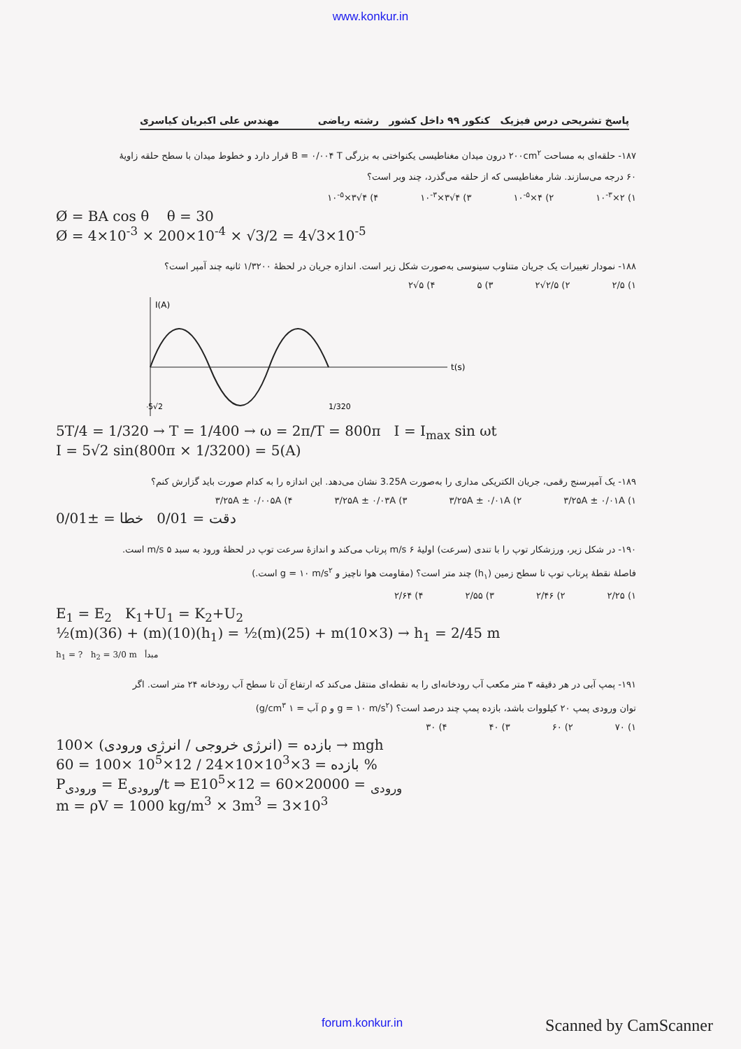www.konkur.in
پاسخ تشریحی درس فیزیک کنکور ۹۹ داخل کشور رشته ریاضی مهندس علی اکبریان کیاسری
۱۸۷- حلقه‌ای به مساحت ۲۰۰cm<sup>۲</sup> درون میدان مغناطیسی یکنواختی به بزرگی B = ۰/۰۰۴ T قرار دارد و خطوط میدان با سطح حلقه زاویهٔ ۶۰ درجه می‌سازند. شار مغناطیسی که از حلقه می‌گذرد، چند وبر است؟
۱) ۲×۱۰<sup>-۳</sup> ۲) ۴×۱۰<sup>-۵</sup> ۳) ۴√۳×۱۰<sup>-۳</sup> ۴) ۴√۳×۱۰<sup>-۵</sup>
Ø = BA cos θ θ = 30
Ø = 4×10<sup>-3</sup> × 200×10<sup>-4</sup> × √3/2 = 4√3×10<sup>-5</sup>
۱۸۸- نمودار تغییرات یک جریان متناوب سینوسی به‌صورت شکل زیر است. اندازه جریان در لحظهٔ ۱/۳۲۰۰ ثانیه چند آمپر است؟
۱) ۲/۵ ۲) ۲/۵√۲ ۳) ۵ ۴) ۵√۲
I(A)
t(s)
-5√2
1/320
5T/4 = 1/320 → T = 1/400 → ω = 2π/T = 800π I = I<sub>max</sub> sin ωt
I = 5√2 sin(800π × 1/3200) = 5(A)
۱۸۹- یک آمپرسنج رقمی، جریان الکتریکی مداری را به‌صورت 3.25A نشان می‌دهد. این اندازه را به کدام صورت باید گزارش کنم؟
۱) ۳/۲۵A ± ۰/۰۱A ۲) ۳/۲۵A ± ۰/۰۱A ۳) ۳/۲۵A ± ۰/۰۳A ۴) ۳/۲۵A ± ۰/۰۰۵A
دقت = 0/01 خطا = ±0/01
۱۹۰- در شکل زیر، ورزشکار توپ را با تندی (سرعت) اولیهٔ ۶ m/s پرتاب می‌کند و اندازهٔ سرعت توپ در لحظهٔ ورود به سبد ۵ m/s است. فاصلهٔ نقطهٔ پرتاب توپ تا سطح زمین (h<sub>۱</sub>) چند متر است؟ (مقاومت هوا ناچیز و g = ۱۰ m/s<sup>۲</sup> است.)
۱) ۲/۲۵ ۲) ۲/۴۶ ۳) ۲/۵۵ ۴) ۲/۶۴
E<sub>1</sub> = E<sub>2</sub> K<sub>1</sub>+U<sub>1</sub> = K<sub>2</sub>+U<sub>2</sub>
½(m)(36) + (m)(10)(h<sub>1</sub>) = ½(m)(25) + m(10×3) → h<sub>1</sub> = 2/45 m
h<sub>1</sub> = ? h<sub>2</sub> = 3/0 m مبدأ
۱۹۱- پمپ آبی در هر دقیقه ۳ متر مکعب آب رودخانه‌ای را به نقطه‌ای منتقل می‌کند که ارتفاع آن تا سطح آب رودخانه ۲۴ متر است. اگر توان ورودی پمپ ۲۰ کیلووات باشد، بازده پمپ چند درصد است؟ (g = ۱۰ m/s<sup>۲</sup> و ρ آب = ۱ g/cm<sup>۳</sup>)
۱) ۷۰ ۲) ۶۰ ۳) ۴۰ ۴) ۳۰
بازده = (انرژی خروجی / انرژی ورودی) ×100 → mgh
بازده = 3×10<sup>3</sup>×10×24 / 12×10<sup>5</sup> ×100 = 60 %
P<sub>ورودی</sub> = E<sub>ورودی</sub>/t ⇒ E<sub>ورودی</sub> = 20000×60 = 12×10<sup>5</sup>
m = ρV = 1000 kg/m<sup>3</sup> × 3m<sup>3</sup> = 3×10<sup>3</sup>
forum.konkur.in Scanned by CamScanner